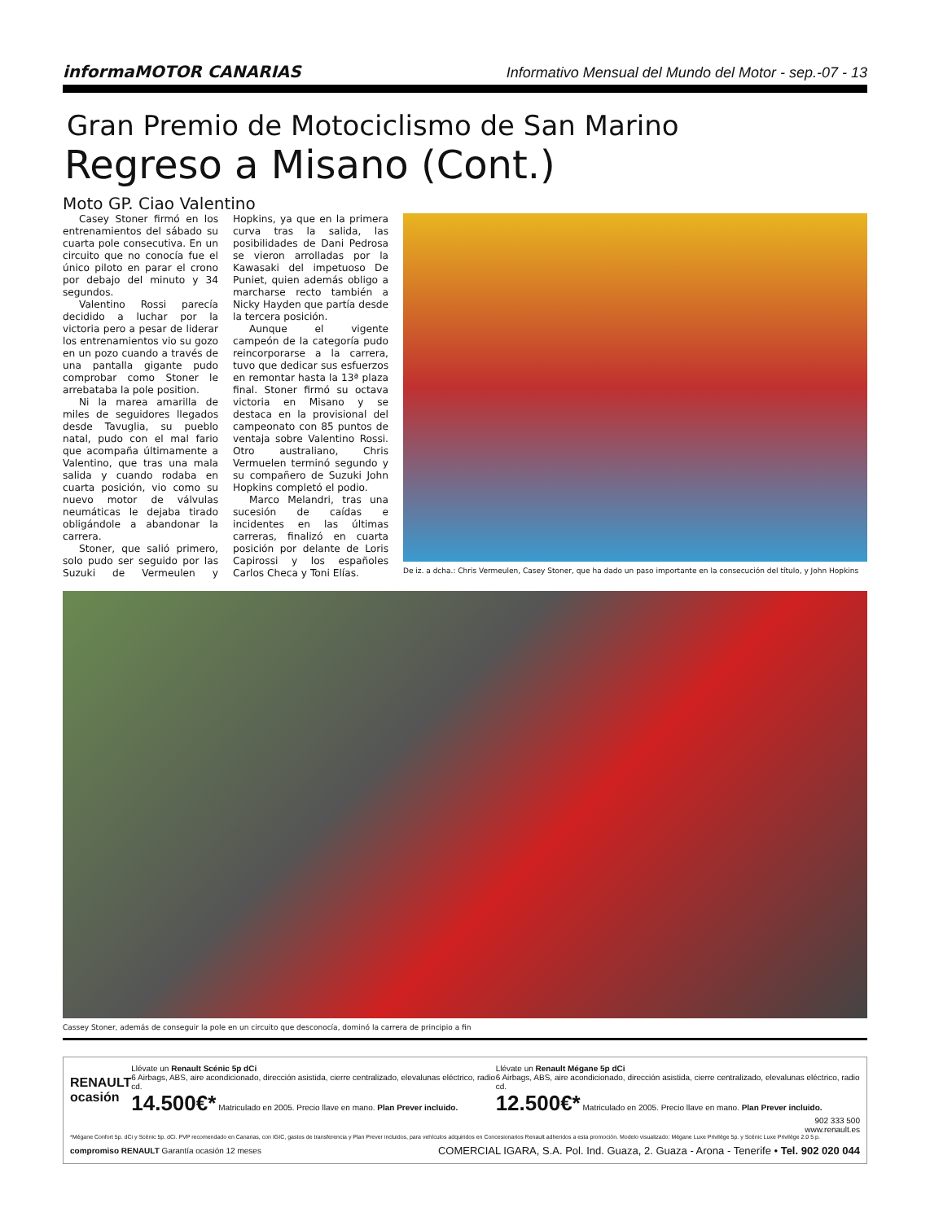informaMOTOR CANARIAS
Informativo Mensual del Mundo del Motor - sep.-07 - 13
Gran Premio de Motociclismo de San Marino
Regreso a Misano (Cont.)
Moto GP. Ciao Valentino
Casey Stoner firmó en los entrenamientos del sábado su cuarta pole consecutiva. En un circuito que no conocía fue el único piloto en parar el crono por debajo del minuto y 34 segundos.
Valentino Rossi parecía decidido a luchar por la victoria pero a pesar de liderar los entrenamientos vio su gozo en un pozo cuando a través de una pantalla gigante pudo comprobar como Stoner le arrebataba la pole position.
Ni la marea amarilla de miles de seguidores llegados desde Tavuglia, su pueblo natal, pudo con el mal fario que acompaña últimamente a Valentino, que tras una mala salida y cuando rodaba en cuarta posición, vio como su nuevo motor de válvulas neumáticas le dejaba tirado obligándole a abandonar la carrera.
Stoner, que salió primero, solo pudo ser seguido por las Suzuki de Vermeulen y Hopkins, ya que en la primera curva tras la salida, las posibilidades de Dani Pedrosa se vieron arrolladas por la Kawasaki del impetuoso De Puniet, quien además obligo a marcharse recto también a Nicky Hayden que partía desde la tercera posición.
Aunque el vigente campeón de la categoría pudo reincorporarse a la carrera, tuvo que dedicar sus esfuerzos en remontar hasta la 13ª plaza final. Stoner firmó su octava victoria en Misano y se destaca en la provisional del campeonato con 85 puntos de ventaja sobre Valentino Rossi. Otro australiano, Chris Vermuelen terminó segundo y su compañero de Suzuki John Hopkins completó el podio.
Marco Melandri, tras una sucesión de caídas e incidentes en las últimas carreras, finalizó en cuarta posición por delante de Loris Capirossi y los españoles Carlos Checa y Toni Elías.
De iz. a dcha.: Chris Vermeulen, Casey Stoner, que ha dado un paso importante en la consecución del título, y John Hopkins
Cassey Stoner, además de conseguir la pole en un circuito que desconocía, dominó la carrera de principio a fin
RENAULT
ocasión
Llévate un Renault Scénic 5p dCi
6 Airbags, ABS, aire acondicionado, dirección asistida, cierre centralizado, elevalunas eléctrico, radio cd.
14.500€* Matriculado en 2005. Precio llave en mano. Plan Prever incluido.
Llévate un Renault Mégane 5p dCi
6 Airbags, ABS, aire acondicionado, dirección asistida, cierre centralizado, elevalunas eléctrico, radio cd.
12.500€* Matriculado en 2005. Precio llave en mano. Plan Prever incluido.
902 333 500
www.renault.es
*Mégane Confort 5p. dCi y Scénic 5p. dCi. PVP recomendado en Canarias, con IGIC, gastos de transferencia y Plan Prever incluidos, para vehículos adquiridos en Concesionarios Renault adheridos a esta promoción. Modelo visualizado: Mégane Luxe Privilège 5p. y Scénic Luxe Privilège 2.0 5 p.
compromiso RENAULT Garantía ocasión 12 meses
COMERCIAL IGARA, S.A. Pol. Ind. Guaza, 2. Guaza - Arona - Tenerife • Tel. 902 020 044